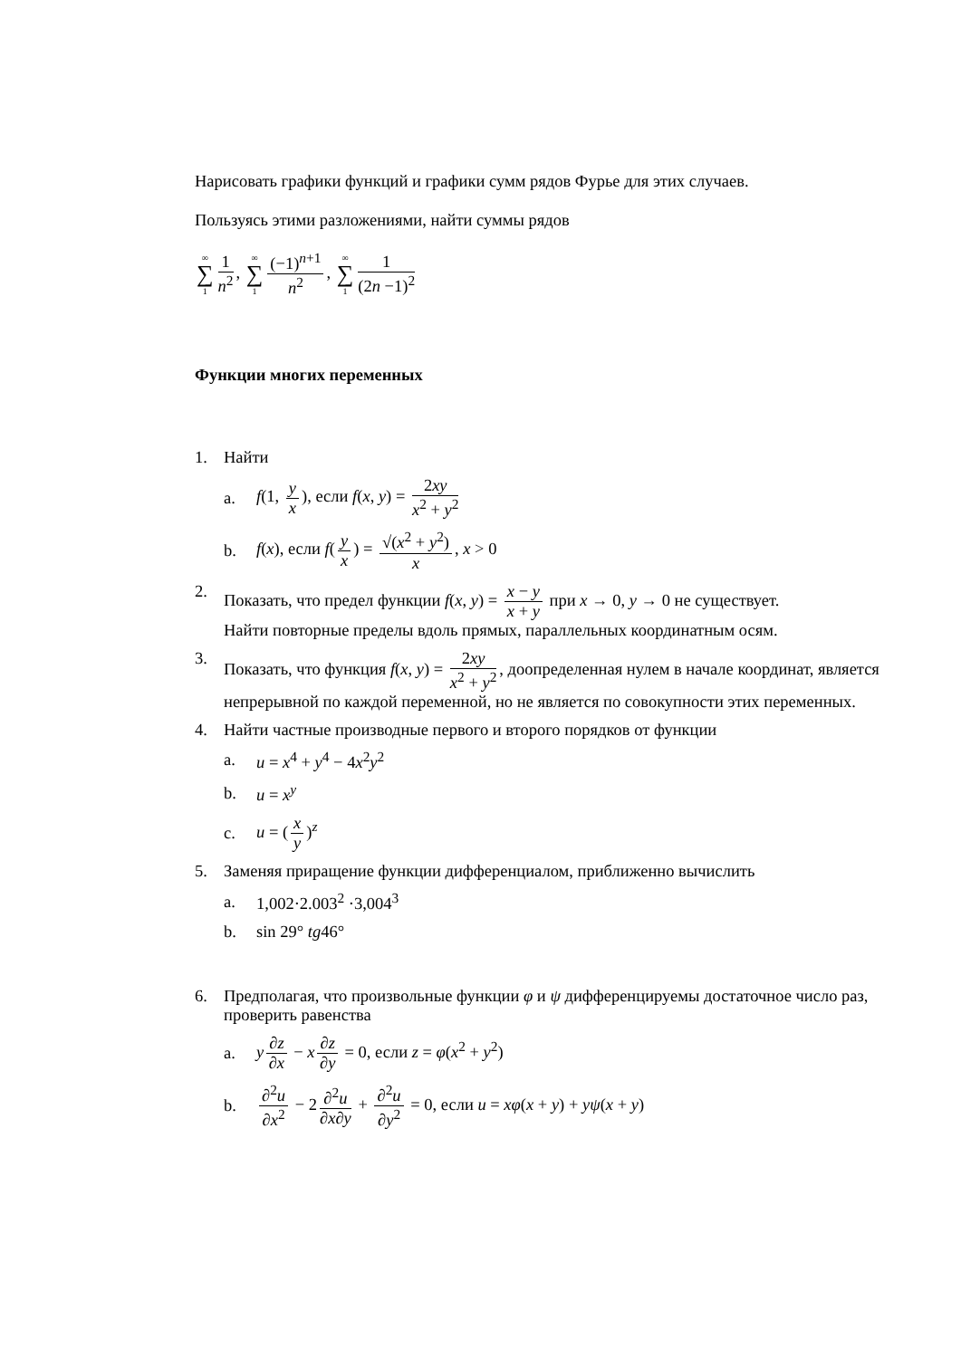Нарисовать графики функций и графики сумм рядов Фурье для этих случаев.
Пользуясь этими разложениями, найти суммы рядов
∞ ∑ 1 1 n<sup>2</sup>, ∞ ∑ 1 (−1)<sup>n+1</sup> n<sup>2</sup>, ∞ ∑ 1 1 (2n −1)<sup>2</sup>
Функции многих переменных
1. Найти
a. f(1, y x), если f(x, y) = 2xy x<sup>2</sup> + y<sup>2</sup>
b. f(x), если f(y x) = √(x<sup>2</sup> + y<sup>2</sup>) x, x > 0
2. Показать, что предел функции f(x, y) = x − y x + y при x → 0, y → 0 не существует.
Найти повторные пределы вдоль прямых, параллельных координатным осям.
3. Показать, что функция f(x, y) = 2xy x<sup>2</sup> + y<sup>2</sup>, доопределенная нулем в начале координат, является непрерывной по каждой переменной, но не является по совокупности этих переменных.
4. Найти частные производные первого и второго порядков от функции
a. u = x<sup>4</sup> + y<sup>4</sup> − 4x<sup>2</sup>y<sup>2</sup>
b. u = x<sup>y</sup>
c. u = (x y)<sup>z</sup>
5. Заменяя приращение функции дифференциалом, приближенно вычислить
a. 1,002·2.003<sup>2</sup> ·3,004<sup>3</sup>
b. sin 29° tg46°
6. Предполагая, что произвольные функции φ и ψ дифференцируемы достаточное число раз, проверить равенства
a. y ∂z ∂x − x ∂z ∂y = 0, если z = φ(x<sup>2</sup> + y<sup>2</sup>)
b. ∂<sup>2</sup>u ∂x<sup>2</sup> − 2 ∂<sup>2</sup>u ∂x∂y + ∂<sup>2</sup>u ∂y<sup>2</sup> = 0, если u = xφ(x + y) + yψ(x + y)